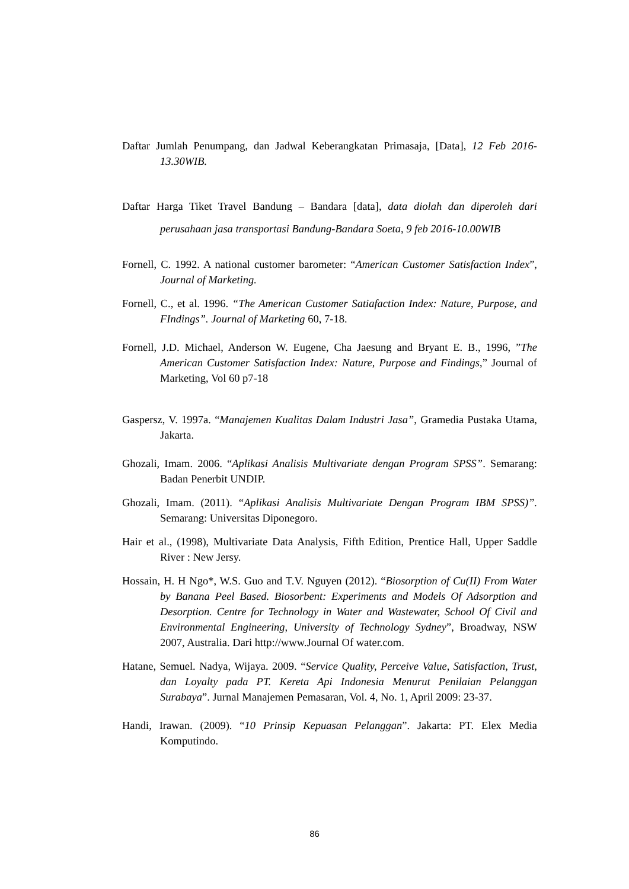Daftar Jumlah Penumpang, dan Jadwal Keberangkatan Primasaja, [Data], 12 Feb 2016-13.30WIB.
Daftar Harga Tiket Travel Bandung – Bandara [data], data diolah dan diperoleh dari perusahaan jasa transportasi Bandung-Bandara Soeta, 9 feb 2016-10.00WIB
Fornell, C. 1992. A national customer barometer: “American Customer Satisfaction Index”, Journal of Marketing.
Fornell, C., et al. 1996. “The American Customer Satiafaction Index: Nature, Purpose, and FIndings”. Journal of Marketing 60, 7-18.
Fornell, J.D. Michael, Anderson W. Eugene, Cha Jaesung and Bryant E. B., 1996, ”The American Customer Satisfaction Index: Nature, Purpose and Findings,” Journal of Marketing, Vol 60 p7-18
Gaspersz, V. 1997a. “Manajemen Kualitas Dalam Industri Jasa”, Gramedia Pustaka Utama, Jakarta.
Ghozali, Imam. 2006. “Aplikasi Analisis Multivariate dengan Program SPSS”. Semarang: Badan Penerbit UNDIP.
Ghozali, Imam. (2011). “Aplikasi Analisis Multivariate Dengan Program IBM SPSS)”. Semarang: Universitas Diponegoro.
Hair et al., (1998), Multivariate Data Analysis, Fifth Edition, Prentice Hall, Upper Saddle River : New Jersy.
Hossain, H. H Ngo*, W.S. Guo and T.V. Nguyen (2012). “Biosorption of Cu(II) From Water by Banana Peel Based. Biosorbent: Experiments and Models Of Adsorption and Desorption. Centre for Technology in Water and Wastewater, School Of Civil and Environmental Engineering, University of Technology Sydney”, Broadway, NSW 2007, Australia. Dari http://www.Journal Of water.com.
Hatane, Semuel. Nadya, Wijaya. 2009. “Service Quality, Perceive Value, Satisfaction, Trust, dan Loyalty pada PT. Kereta Api Indonesia Menurut Penilaian Pelanggan Surabaya”. Jurnal Manajemen Pemasaran, Vol. 4, No. 1, April 2009: 23-37.
Handi, Irawan. (2009). “10 Prinsip Kepuasan Pelanggan”. Jakarta: PT. Elex Media Komputindo.
86